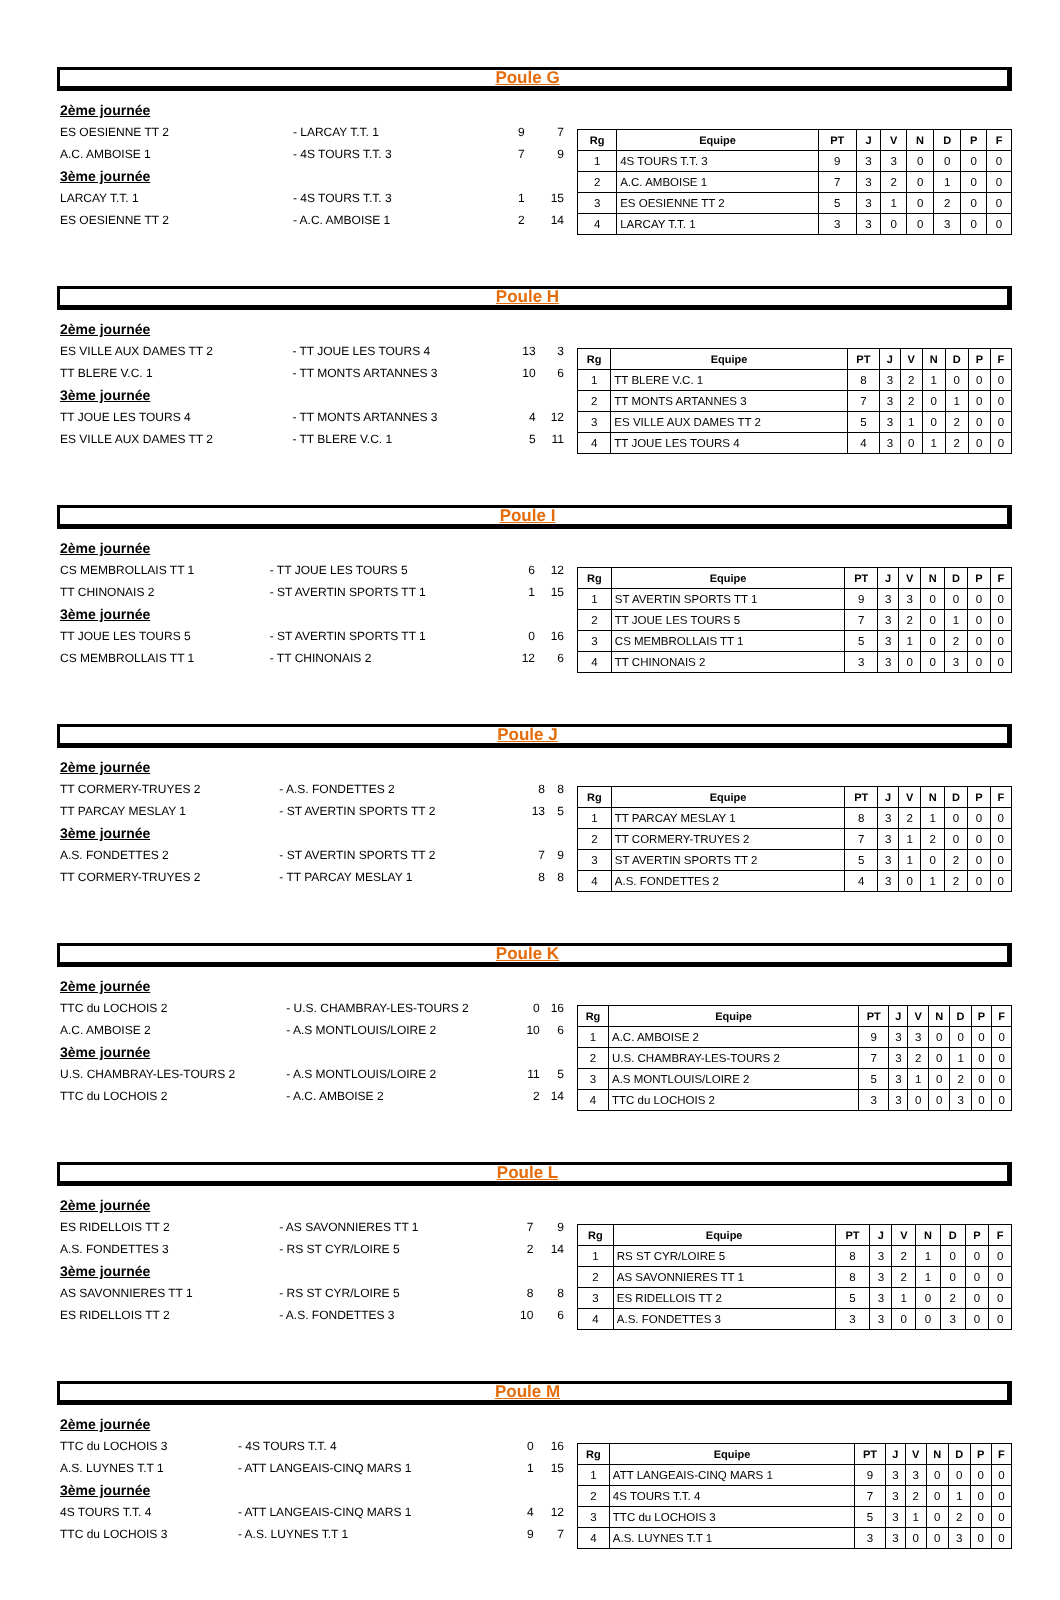Poule G
| 2ème journée | | | |
| ES OESIENNE TT 2 | - LARCAY T.T. 1 | 9 | 7 |
| A.C. AMBOISE 1 | - 4S TOURS T.T. 3 | 7 | 9 |
| 3ème journée | | | |
| LARCAY T.T. 1 | - 4S TOURS T.T. 3 | 1 | 15 |
| ES OESIENNE TT 2 | - A.C. AMBOISE 1 | 2 | 14 |
| Rg | Equipe | PT | J | V | N | D | P | F |
| --- | --- | --- | --- | --- | --- | --- | --- | --- |
| 1 | 4S TOURS T.T. 3 | 9 | 3 | 3 | 0 | 0 | 0 | 0 |
| 2 | A.C. AMBOISE 1 | 7 | 3 | 2 | 0 | 1 | 0 | 0 |
| 3 | ES OESIENNE TT 2 | 5 | 3 | 1 | 0 | 2 | 0 | 0 |
| 4 | LARCAY T.T. 1 | 3 | 3 | 0 | 0 | 3 | 0 | 0 |
Poule H
| 2ème journée | | | |
| ES VILLE AUX DAMES TT 2 | - TT JOUE LES TOURS 4 | 13 | 3 |
| TT BLERE V.C. 1 | - TT MONTS ARTANNES 3 | 10 | 6 |
| 3ème journée | | | |
| TT JOUE LES TOURS 4 | - TT MONTS ARTANNES 3 | 4 | 12 |
| ES VILLE AUX DAMES TT 2 | - TT BLERE V.C. 1 | 5 | 11 |
| Rg | Equipe | PT | J | V | N | D | P | F |
| --- | --- | --- | --- | --- | --- | --- | --- | --- |
| 1 | TT BLERE V.C. 1 | 8 | 3 | 2 | 1 | 0 | 0 | 0 |
| 2 | TT MONTS ARTANNES 3 | 7 | 3 | 2 | 0 | 1 | 0 | 0 |
| 3 | ES VILLE AUX DAMES TT 2 | 5 | 3 | 1 | 0 | 2 | 0 | 0 |
| 4 | TT JOUE LES TOURS 4 | 4 | 3 | 0 | 1 | 2 | 0 | 0 |
Poule I
| 2ème journée | | | |
| CS MEMBROLLAIS TT 1 | - TT JOUE LES TOURS 5 | 6 | 12 |
| TT CHINONAIS 2 | - ST AVERTIN SPORTS TT 1 | 1 | 15 |
| 3ème journée | | | |
| TT JOUE LES TOURS 5 | - ST AVERTIN SPORTS TT 1 | 0 | 16 |
| CS MEMBROLLAIS TT 1 | - TT CHINONAIS 2 | 12 | 6 |
| Rg | Equipe | PT | J | V | N | D | P | F |
| --- | --- | --- | --- | --- | --- | --- | --- | --- |
| 1 | ST AVERTIN SPORTS TT 1 | 9 | 3 | 3 | 0 | 0 | 0 | 0 |
| 2 | TT JOUE LES TOURS 5 | 7 | 3 | 2 | 0 | 1 | 0 | 0 |
| 3 | CS MEMBROLLAIS TT 1 | 5 | 3 | 1 | 0 | 2 | 0 | 0 |
| 4 | TT CHINONAIS 2 | 3 | 3 | 0 | 0 | 3 | 0 | 0 |
Poule J
| 2ème journée | | | |
| TT CORMERY-TRUYES 2 | - A.S. FONDETTES 2 | 8 | 8 |
| TT PARCAY MESLAY 1 | - ST AVERTIN SPORTS TT 2 | 13 | 5 |
| 3ème journée | | | |
| A.S. FONDETTES 2 | - ST AVERTIN SPORTS TT 2 | 7 | 9 |
| TT CORMERY-TRUYES 2 | - TT PARCAY MESLAY 1 | 8 | 8 |
| Rg | Equipe | PT | J | V | N | D | P | F |
| --- | --- | --- | --- | --- | --- | --- | --- | --- |
| 1 | TT PARCAY MESLAY 1 | 8 | 3 | 2 | 1 | 0 | 0 | 0 |
| 2 | TT CORMERY-TRUYES 2 | 7 | 3 | 1 | 2 | 0 | 0 | 0 |
| 3 | ST AVERTIN SPORTS TT 2 | 5 | 3 | 1 | 0 | 2 | 0 | 0 |
| 4 | A.S. FONDETTES 2 | 4 | 3 | 0 | 1 | 2 | 0 | 0 |
Poule K
| 2ème journée | | | |
| TTC du LOCHOIS 2 | - U.S. CHAMBRAY-LES-TOURS 2 | 0 | 16 |
| A.C. AMBOISE 2 | - A.S MONTLOUIS/LOIRE 2 | 10 | 6 |
| 3ème journée | | | |
| U.S. CHAMBRAY-LES-TOURS 2 | - A.S MONTLOUIS/LOIRE 2 | 11 | 5 |
| TTC du LOCHOIS 2 | - A.C. AMBOISE 2 | 2 | 14 |
| Rg | Equipe | PT | J | V | N | D | P | F |
| --- | --- | --- | --- | --- | --- | --- | --- | --- |
| 1 | A.C. AMBOISE 2 | 9 | 3 | 3 | 0 | 0 | 0 | 0 |
| 2 | U.S. CHAMBRAY-LES-TOURS 2 | 7 | 3 | 2 | 0 | 1 | 0 | 0 |
| 3 | A.S MONTLOUIS/LOIRE 2 | 5 | 3 | 1 | 0 | 2 | 0 | 0 |
| 4 | TTC du LOCHOIS 2 | 3 | 3 | 0 | 0 | 3 | 0 | 0 |
Poule L
| 2ème journée | | | |
| ES RIDELLOIS TT 2 | - AS SAVONNIERES TT 1 | 7 | 9 |
| A.S. FONDETTES 3 | - RS ST CYR/LOIRE 5 | 2 | 14 |
| 3ème journée | | | |
| AS SAVONNIERES TT 1 | - RS ST CYR/LOIRE 5 | 8 | 8 |
| ES RIDELLOIS TT 2 | - A.S. FONDETTES 3 | 10 | 6 |
| Rg | Equipe | PT | J | V | N | D | P | F |
| --- | --- | --- | --- | --- | --- | --- | --- | --- |
| 1 | RS ST CYR/LOIRE 5 | 8 | 3 | 2 | 1 | 0 | 0 | 0 |
| 2 | AS SAVONNIERES TT 1 | 8 | 3 | 2 | 1 | 0 | 0 | 0 |
| 3 | ES RIDELLOIS TT 2 | 5 | 3 | 1 | 0 | 2 | 0 | 0 |
| 4 | A.S. FONDETTES 3 | 3 | 3 | 0 | 0 | 3 | 0 | 0 |
Poule M
| 2ème journée | | | |
| TTC du LOCHOIS 3 | - 4S TOURS T.T. 4 | 0 | 16 |
| A.S. LUYNES T.T 1 | - ATT LANGEAIS-CINQ MARS 1 | 1 | 15 |
| 3ème journée | | | |
| 4S TOURS T.T. 4 | - ATT LANGEAIS-CINQ MARS 1 | 4 | 12 |
| TTC du LOCHOIS 3 | - A.S. LUYNES T.T 1 | 9 | 7 |
| Rg | Equipe | PT | J | V | N | D | P | F |
| --- | --- | --- | --- | --- | --- | --- | --- | --- |
| 1 | ATT LANGEAIS-CINQ MARS 1 | 9 | 3 | 3 | 0 | 0 | 0 | 0 |
| 2 | 4S TOURS T.T. 4 | 7 | 3 | 2 | 0 | 1 | 0 | 0 |
| 3 | TTC du LOCHOIS 3 | 5 | 3 | 1 | 0 | 2 | 0 | 0 |
| 4 | A.S. LUYNES T.T 1 | 3 | 3 | 0 | 0 | 3 | 0 | 0 |